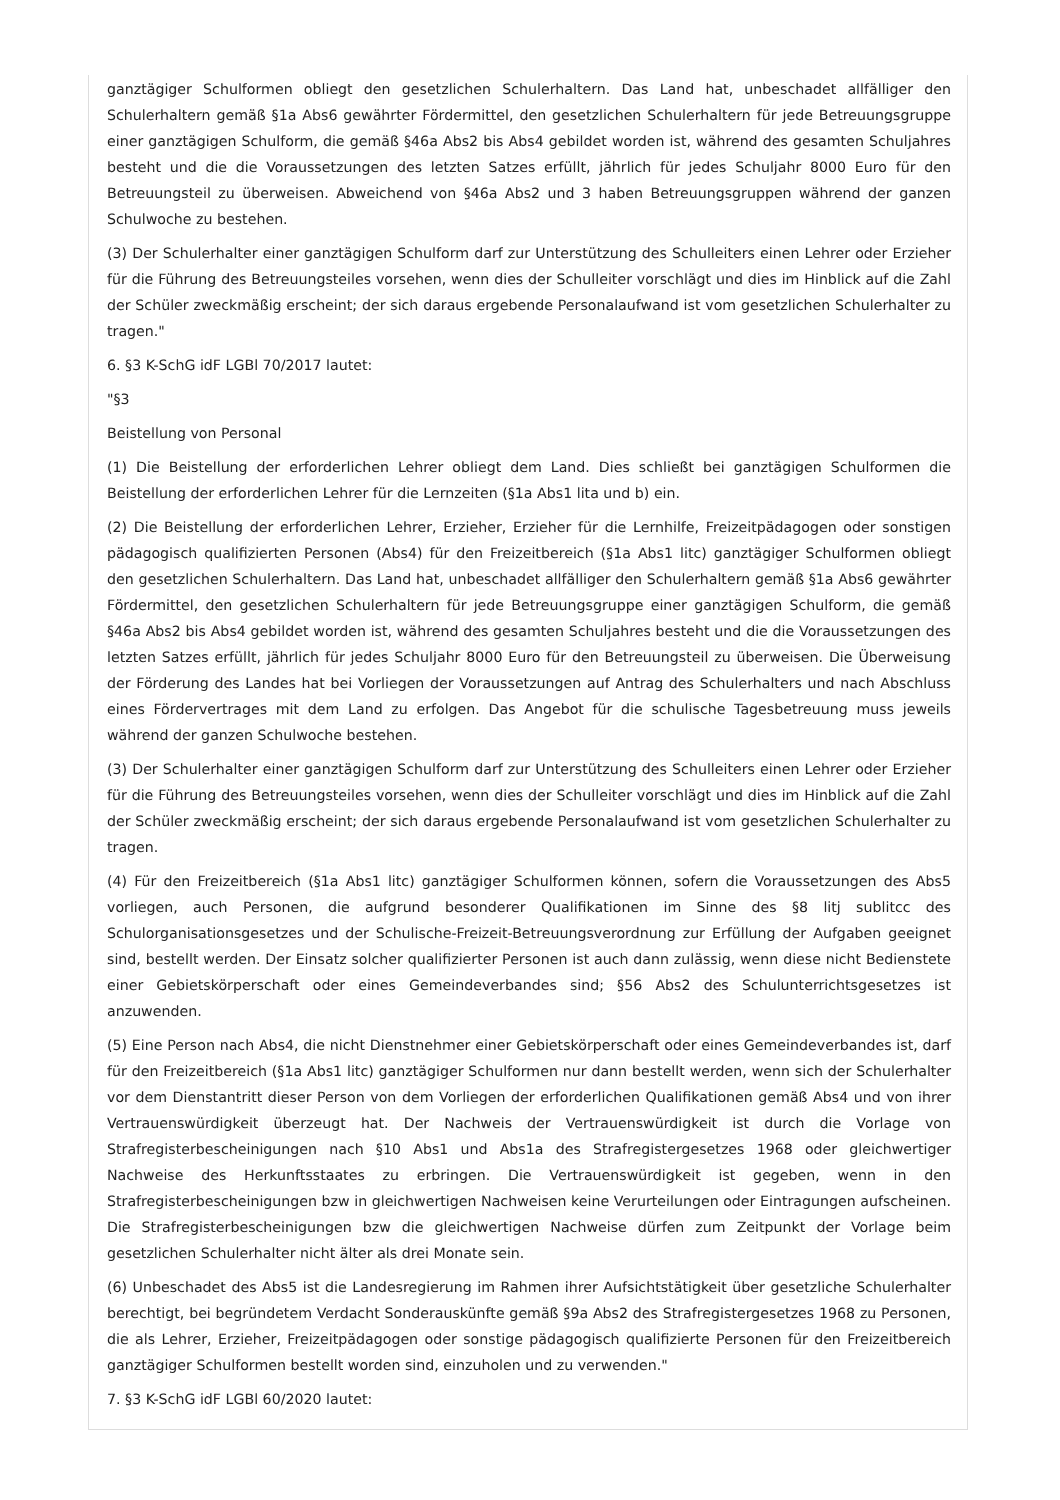ganztägiger Schulformen obliegt den gesetzlichen Schulerhaltern. Das Land hat, unbeschadet allfälliger den Schulerhaltern gemäß §1a Abs6 gewährter Fördermittel, den gesetzlichen Schulerhaltern für jede Betreuungsgruppe einer ganztägigen Schulform, die gemäß §46a Abs2 bis Abs4 gebildet worden ist, während des gesamten Schuljahres besteht und die die Voraussetzungen des letzten Satzes erfüllt, jährlich für jedes Schuljahr 8000 Euro für den Betreuungsteil zu überweisen. Abweichend von §46a Abs2 und 3 haben Betreuungsgruppen während der ganzen Schulwoche zu bestehen.
(3) Der Schulerhalter einer ganztägigen Schulform darf zur Unterstützung des Schulleiters einen Lehrer oder Erzieher für die Führung des Betreuungsteiles vorsehen, wenn dies der Schulleiter vorschlägt und dies im Hinblick auf die Zahl der Schüler zweckmäßig erscheint; der sich daraus ergebende Personalaufwand ist vom gesetzlichen Schulerhalter zu tragen."
6. §3 K-SchG idF LGBl 70/2017 lautet:
"§3
Beistellung von Personal
(1) Die Beistellung der erforderlichen Lehrer obliegt dem Land. Dies schließt bei ganztägigen Schulformen die Beistellung der erforderlichen Lehrer für die Lernzeiten (§1a Abs1 lita und b) ein.
(2) Die Beistellung der erforderlichen Lehrer, Erzieher, Erzieher für die Lernhilfe, Freizeitpädagogen oder sonstigen pädagogisch qualifizierten Personen (Abs4) für den Freizeitbereich (§1a Abs1 litc) ganztägiger Schulformen obliegt den gesetzlichen Schulerhaltern. Das Land hat, unbeschadet allfälliger den Schulerhaltern gemäß §1a Abs6 gewährter Fördermittel, den gesetzlichen Schulerhaltern für jede Betreuungsgruppe einer ganztägigen Schulform, die gemäß §46a Abs2 bis Abs4 gebildet worden ist, während des gesamten Schuljahres besteht und die die Voraussetzungen des letzten Satzes erfüllt, jährlich für jedes Schuljahr 8000 Euro für den Betreuungsteil zu überweisen. Die Überweisung der Förderung des Landes hat bei Vorliegen der Voraussetzungen auf Antrag des Schulerhalters und nach Abschluss eines Fördervertrages mit dem Land zu erfolgen. Das Angebot für die schulische Tagesbetreuung muss jeweils während der ganzen Schulwoche bestehen.
(3) Der Schulerhalter einer ganztägigen Schulform darf zur Unterstützung des Schulleiters einen Lehrer oder Erzieher für die Führung des Betreuungsteiles vorsehen, wenn dies der Schulleiter vorschlägt und dies im Hinblick auf die Zahl der Schüler zweckmäßig erscheint; der sich daraus ergebende Personalaufwand ist vom gesetzlichen Schulerhalter zu tragen.
(4) Für den Freizeitbereich (§1a Abs1 litc) ganztägiger Schulformen können, sofern die Voraussetzungen des Abs5 vorliegen, auch Personen, die aufgrund besonderer Qualifikationen im Sinne des §8 litj sublitcc des Schulorganisationsgesetzes und der Schulische-Freizeit-Betreuungsverordnung zur Erfüllung der Aufgaben geeignet sind, bestellt werden. Der Einsatz solcher qualifizierter Personen ist auch dann zulässig, wenn diese nicht Bedienstete einer Gebietskörperschaft oder eines Gemeindeverbandes sind; §56 Abs2 des Schulunterrichtsgesetzes ist anzuwenden.
(5) Eine Person nach Abs4, die nicht Dienstnehmer einer Gebietskörperschaft oder eines Gemeindeverbandes ist, darf für den Freizeitbereich (§1a Abs1 litc) ganztägiger Schulformen nur dann bestellt werden, wenn sich der Schulerhalter vor dem Dienstantritt dieser Person von dem Vorliegen der erforderlichen Qualifikationen gemäß Abs4 und von ihrer Vertrauenswürdigkeit überzeugt hat. Der Nachweis der Vertrauenswürdigkeit ist durch die Vorlage von Strafregisterbescheinigungen nach §10 Abs1 und Abs1a des Strafregistergesetzes 1968 oder gleichwertiger Nachweise des Herkunftsstaates zu erbringen. Die Vertrauenswürdigkeit ist gegeben, wenn in den Strafregisterbescheinigungen bzw in gleichwertigen Nachweisen keine Verurteilungen oder Eintragungen aufscheinen. Die Strafregisterbescheinigungen bzw die gleichwertigen Nachweise dürfen zum Zeitpunkt der Vorlage beim gesetzlichen Schulerhalter nicht älter als drei Monate sein.
(6) Unbeschadet des Abs5 ist die Landesregierung im Rahmen ihrer Aufsichtstätigkeit über gesetzliche Schulerhalter berechtigt, bei begründetem Verdacht Sonderauskünfte gemäß §9a Abs2 des Strafregistergesetzes 1968 zu Personen, die als Lehrer, Erzieher, Freizeitpädagogen oder sonstige pädagogisch qualifizierte Personen für den Freizeitbereich ganztägiger Schulformen bestellt worden sind, einzuholen und zu verwenden."
7. §3 K-SchG idF LGBl 60/2020 lautet: